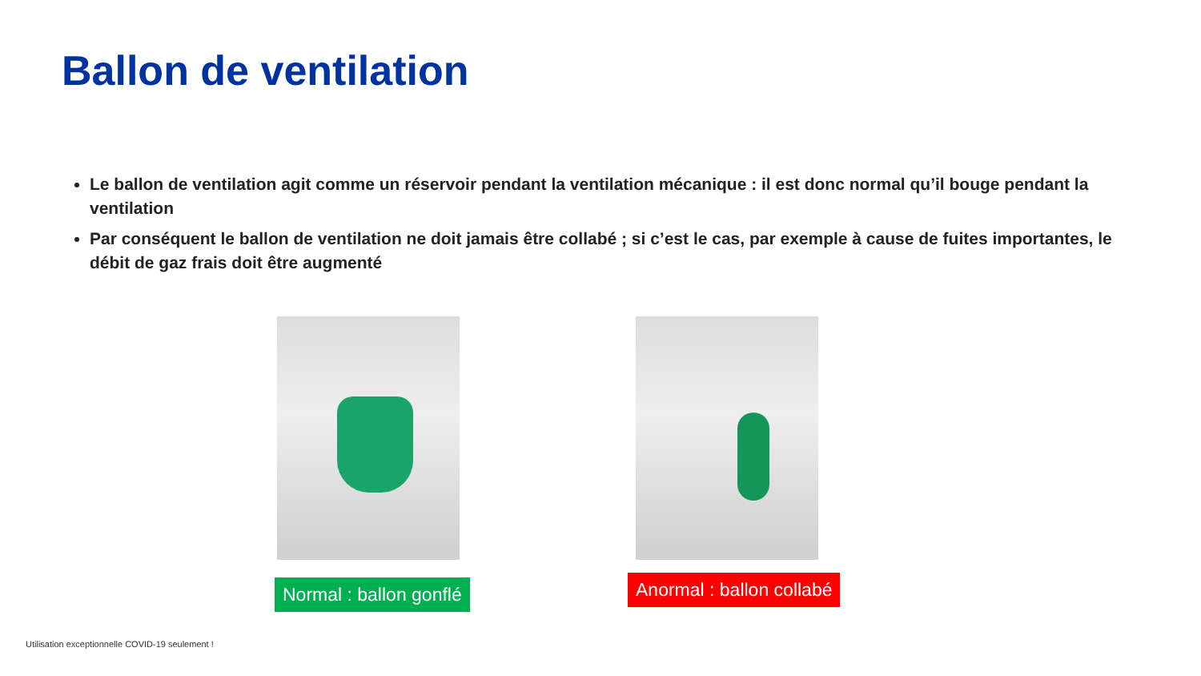Ballon de ventilation
Le ballon de ventilation agit comme un réservoir pendant la ventilation mécanique : il est donc normal qu’il bouge pendant la ventilation
Par conséquent le ballon de ventilation ne doit jamais être collabé ; si c’est le cas, par exemple à cause de fuites importantes, le débit de gaz frais doit être augmenté
Normal : ballon gonflé Anormal : ballon collabé
Utilisation exceptionnelle COVID-19 seulement !